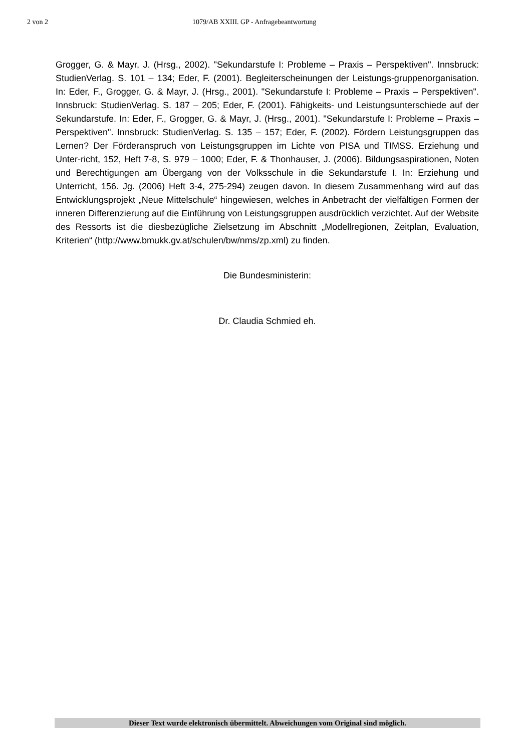2 von 2 1079/AB XXIII. GP - Anfragebeantwortung
Grogger, G. & Mayr, J. (Hrsg., 2002). "Sekundarstufe I: Probleme – Praxis – Perspektiven". Innsbruck: StudienVerlag. S. 101 – 134; Eder, F. (2001). Begleiterscheinungen der Leistungs-gruppenorganisation. In: Eder, F., Grogger, G. & Mayr, J. (Hrsg., 2001). "Sekundarstufe I: Probleme – Praxis – Perspektiven". Innsbruck: StudienVerlag. S. 187 – 205; Eder, F. (2001). Fähigkeits- und Leistungsunterschiede auf der Sekundarstufe. In: Eder, F., Grogger, G. & Mayr, J. (Hrsg., 2001). "Sekundarstufe I: Probleme – Praxis – Perspektiven". Innsbruck: StudienVerlag. S. 135 – 157; Eder, F. (2002). Fördern Leistungsgruppen das Lernen? Der Förderanspruch von Leistungsgruppen im Lichte von PISA und TIMSS. Erziehung und Unter-richt, 152, Heft 7-8, S. 979 – 1000; Eder, F. & Thonhauser, J. (2006). Bildungsaspirationen, Noten und Berechtigungen am Übergang von der Volksschule in die Sekundarstufe I. In: Erziehung und Unterricht, 156. Jg. (2006) Heft 3-4, 275-294) zeugen davon. In diesem Zusammenhang wird auf das Entwicklungsprojekt „Neue Mittelschule“ hingewiesen, welches in Anbetracht der vielfältigen Formen der inneren Differenzierung auf die Einführung von Leistungsgruppen ausdrücklich verzichtet. Auf der Website des Ressorts ist die diesbezügliche Zielsetzung im Abschnitt „Modellregionen, Zeitplan, Evaluation, Kriterien“ (http://www.bmukk.gv.at/schulen/bw/nms/zp.xml) zu finden.
Die Bundesministerin:
Dr. Claudia Schmied eh.
Dieser Text wurde elektronisch übermittelt. Abweichungen vom Original sind möglich.